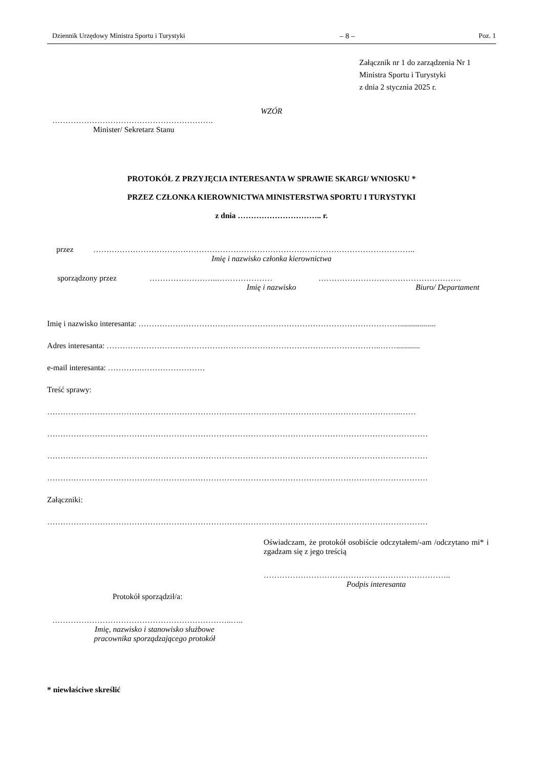Dziennik Urzędowy Ministra Sportu i Turystyki – 8 – Poz. 1
Załącznik nr 1 do zarządzenia Nr 1
Ministra Sportu i Turystyki
z dnia 2 stycznia 2025 r.
WZÓR
…………………………………………………….
Minister/ Sekretarz Stanu
PROTOKÓŁ Z PRZYJĘCIA INTERESANTA W SPRAWIE SKARGI/ WNIOSKU *
PRZEZ CZŁONKA KIEROWNICTWA MINISTERSTWA SPORTU I TURYSTYKI
z dnia ………………………….. r.
przez …………………………………………………………………………………………………………..
Imię i nazwisko członka kierownictwa
sporządzony przez ……………………..………………… ………………………………………………
Imię i nazwisko Biuro/ Departament
Imię i nazwisko interesanta: ………………………………………………………………………………………..................
Adres interesanta: …………………………………………………………………………………………..……............
e-mail interesanta: ………….……………………
Treść sprawy:
……………………………………………………………………………………………………………………..……
………………………………………………………………………………………………………………………………
………………………………………………………………………………………………………………………………
………………………………………………………………………………………………………………………………
Załączniki:
………………………………………………………………………………………………………………………………
Oświadczam, że protokół osobiście odczytałem/-am /odczytano mi* i zgadzam się z jego treścią
……………………………………………………………..
Podpis interesanta
Protokół sporządził/a:
…………………………………………………………..…..
Imię, nazwisko i stanowisko służbowe
pracownika sporządzającego protokół
* niewłaściwe skreślić